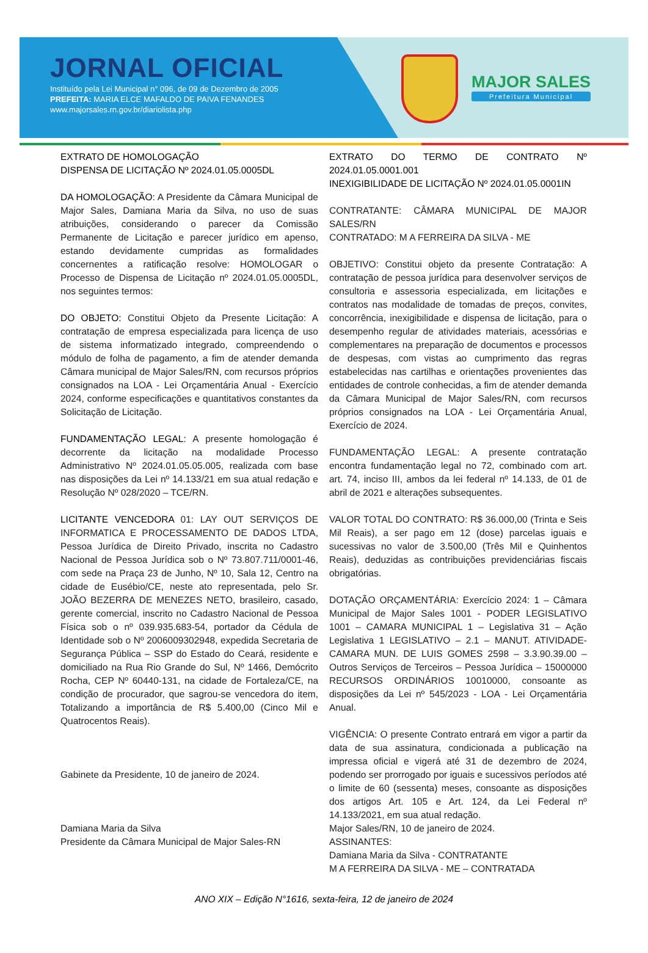JORNAL OFICIAL
Instituído pela Lei Municipal n° 096, de 09 de Dezembro de 2005
PREFEITA: MARIA ELCE MAFALDO DE PAIVA FENANDES
www.majorsales.rn.gov.br/diariolista.php
MAJOR SALES
Prefeitura Municipal
EXTRATO DE HOMOLOGAÇÃO
DISPENSA DE LICITAÇÃO Nº 2024.01.05.0005DL
DA HOMOLOGAÇÃO: A Presidente da Câmara Municipal de Major Sales, Damiana Maria da Silva, no uso de suas atribuições, considerando o parecer da Comissão Permanente de Licitação e parecer jurídico em apenso, estando devidamente cumpridas as formalidades concernentes a ratificação resolve: HOMOLOGAR o Processo de Dispensa de Licitação nº 2024.01.05.0005DL, nos seguintes termos:
DO OBJETO: Constitui Objeto da Presente Licitação: A contratação de empresa especializada para licença de uso de sistema informatizado integrado, compreendendo o módulo de folha de pagamento, a fim de atender demanda Câmara municipal de Major Sales/RN, com recursos próprios consignados na LOA - Lei Orçamentária Anual - Exercício 2024, conforme especificações e quantitativos constantes da Solicitação de Licitação.
FUNDAMENTAÇÃO LEGAL: A presente homologação é decorrente da licitação na modalidade Processo Administrativo Nº 2024.01.05.05.005, realizada com base nas disposições da Lei nº 14.133/21 em sua atual redação e Resolução Nº 028/2020 – TCE/RN.
LICITANTE VENCEDORA 01: LAY OUT SERVIÇOS DE INFORMATICA E PROCESSAMENTO DE DADOS LTDA, Pessoa Jurídica de Direito Privado, inscrita no Cadastro Nacional de Pessoa Jurídica sob o Nº 73.807.711/0001-46, com sede na Praça 23 de Junho, Nº 10, Sala 12, Centro na cidade de Eusébio/CE, neste ato representada, pelo Sr. JOÃO BEZERRA DE MENEZES NETO, brasileiro, casado, gerente comercial, inscrito no Cadastro Nacional de Pessoa Física sob o nº 039.935.683-54, portador da Cédula de Identidade sob o Nº 2006009302948, expedida Secretaria de Segurança Pública – SSP do Estado do Ceará, residente e domiciliado na Rua Rio Grande do Sul, Nº 1466, Demócrito Rocha, CEP Nº 60440-131, na cidade de Fortaleza/CE, na condição de procurador, que sagrou-se vencedora do item, Totalizando a importância de R$ 5.400,00 (Cinco Mil e Quatrocentos Reais).
Gabinete da Presidente, 10 de janeiro de 2024.
Damiana Maria da Silva
Presidente da Câmara Municipal de Major Sales-RN
EXTRATO DO TERMO DE CONTRATO Nº 2024.01.05.0001.001
INEXIGIBILIDADE DE LICITAÇÃO Nº 2024.01.05.0001IN
CONTRATANTE: CÂMARA MUNICIPAL DE MAJOR SALES/RN
CONTRATADO: M A FERREIRA DA SILVA - ME
OBJETIVO: Constitui objeto da presente Contratação: A contratação de pessoa jurídica para desenvolver serviços de consultoria e assessoria especializada, em licitações e contratos nas modalidade de tomadas de preços, convites, concorrência, inexigibilidade e dispensa de licitação, para o desempenho regular de atividades materiais, acessórias e complementares na preparação de documentos e processos de despesas, com vistas ao cumprimento das regras estabelecidas nas cartilhas e orientações provenientes das entidades de controle conhecidas, a fim de atender demanda da Câmara Municipal de Major Sales/RN, com recursos próprios consignados na LOA - Lei Orçamentária Anual, Exercício de 2024.
FUNDAMENTAÇÃO LEGAL: A presente contratação encontra fundamentação legal no 72, combinado com art. art. 74, inciso III, ambos da lei federal nº 14.133, de 01 de abril de 2021 e alterações subsequentes.
VALOR TOTAL DO CONTRATO: R$ 36.000,00 (Trinta e Seis Mil Reais), a ser pago em 12 (dose) parcelas iguais e sucessivas no valor de 3.500,00 (Três Mil e Quinhentos Reais), deduzidas as contribuições previdenciárias fiscais obrigatórias.
DOTAÇÃO ORÇAMENTÁRIA: Exercício 2024: 1 – Câmara Municipal de Major Sales 1001 - PODER LEGISLATIVO 1001 – CAMARA MUNICIPAL 1 – Legislativa 31 – Ação Legislativa 1 LEGISLATIVO – 2.1 – MANUT. ATIVIDADE-CAMARA MUN. DE LUIS GOMES 2598 – 3.3.90.39.00 – Outros Serviços de Terceiros – Pessoa Jurídica – 15000000 RECURSOS ORDINÁRIOS 10010000, consoante as disposições da Lei nº 545/2023 - LOA - Lei Orçamentária Anual.
VIGÊNCIA: O presente Contrato entrará em vigor a partir da data de sua assinatura, condicionada a publicação na impressa oficial e vigerá até 31 de dezembro de 2024, podendo ser prorrogado por iguais e sucessivos períodos até o limite de 60 (sessenta) meses, consoante as disposições dos artigos Art. 105 e Art. 124, da Lei Federal nº 14.133/2021, em sua atual redação.
Major Sales/RN, 10 de janeiro de 2024.
ASSINANTES:
Damiana Maria da Silva - CONTRATANTE
M A FERREIRA DA SILVA - ME – CONTRATADA
ANO XIX – Edição N°1616, sexta-feira, 12 de janeiro de 2024